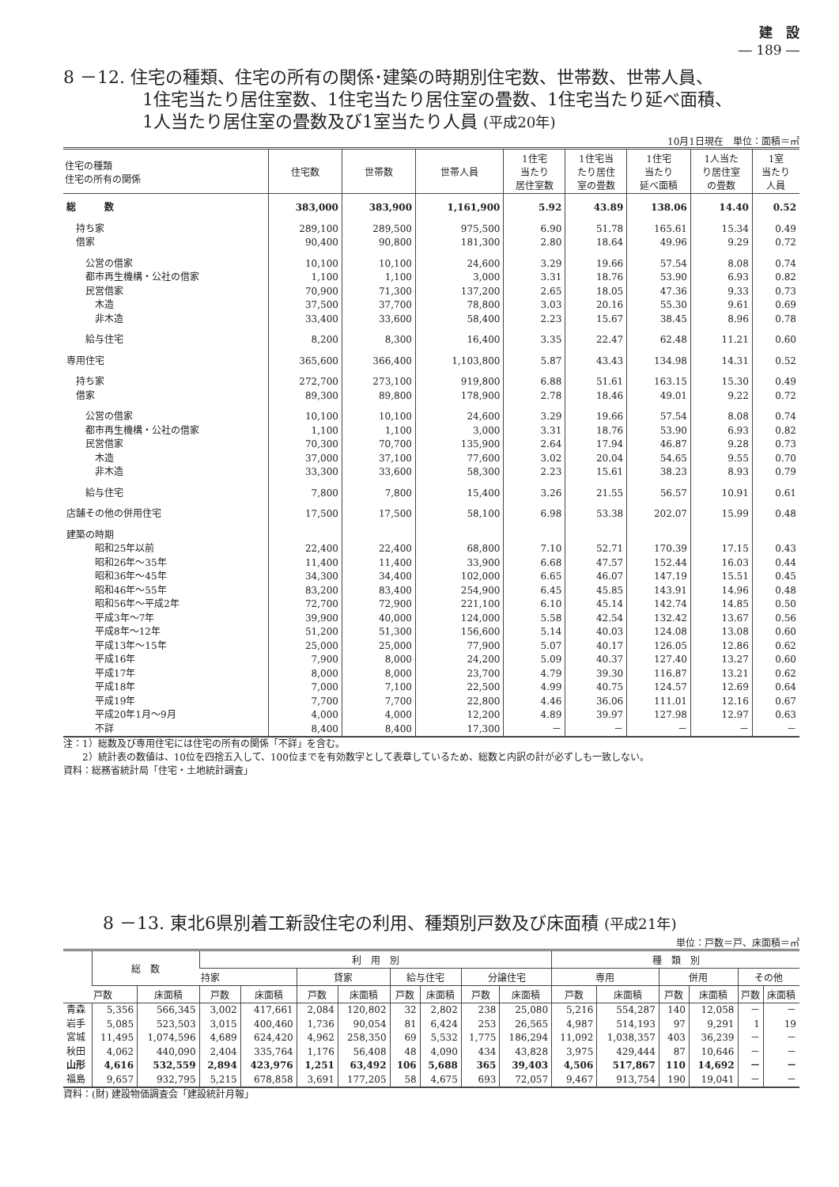建　設
― 189 ―
8 －12. 住宅の種類、住宅の所有の関係･建築の時期別住宅数、世帯数、世帯人員、
1住宅当たり居住室数、1住宅当たり居住室の畳数、1住宅当たり延べ面積、
1人当たり居住室の畳数及び1室当たり人員 (平成20年)
10月1日現在　単位：面積＝㎡
| 住宅の種類 住宅の所有の関係 | 住宅数 | 世帯数 | 世帯人員 | 1住宅 当たり 居住室数 | 1住宅当 たり居住 室の畳数 | 1住宅 当たり 延べ面積 | 1人当た り居住室 の畳数 | 1室 当たり 人員 |
| --- | --- | --- | --- | --- | --- | --- | --- | --- |
| 総 数 | 383,000 | 383,900 | 1,161,900 | 5.92 | 43.89 | 138.06 | 14.40 | 0.52 |
| 持ち家 | 289,100 | 289,500 | 975,500 | 6.90 | 51.78 | 165.61 | 15.34 | 0.49 |
| 借家 | 90,400 | 90,800 | 181,300 | 2.80 | 18.64 | 49.96 | 9.29 | 0.72 |
| 公営の借家 | 10,100 | 10,100 | 24,600 | 3.29 | 19.66 | 57.54 | 8.08 | 0.74 |
| 都市再生機構・公社の借家 | 1,100 | 1,100 | 3,000 | 3.31 | 18.76 | 53.90 | 6.93 | 0.82 |
| 民営借家 | 70,900 | 71,300 | 137,200 | 2.65 | 18.05 | 47.36 | 9.33 | 0.73 |
| 木造 | 37,500 | 37,700 | 78,800 | 3.03 | 20.16 | 55.30 | 9.61 | 0.69 |
| 非木造 | 33,400 | 33,600 | 58,400 | 2.23 | 15.67 | 38.45 | 8.96 | 0.78 |
| 給与住宅 | 8,200 | 8,300 | 16,400 | 3.35 | 22.47 | 62.48 | 11.21 | 0.60 |
| 専用住宅 | 365,600 | 366,400 | 1,103,800 | 5.87 | 43.43 | 134.98 | 14.31 | 0.52 |
| 持ち家 | 272,700 | 273,100 | 919,800 | 6.88 | 51.61 | 163.15 | 15.30 | 0.49 |
| 借家 | 89,300 | 89,800 | 178,900 | 2.78 | 18.46 | 49.01 | 9.22 | 0.72 |
| 公営の借家 | 10,100 | 10,100 | 24,600 | 3.29 | 19.66 | 57.54 | 8.08 | 0.74 |
| 都市再生機構・公社の借家 | 1,100 | 1,100 | 3,000 | 3.31 | 18.76 | 53.90 | 6.93 | 0.82 |
| 民営借家 | 70,300 | 70,700 | 135,900 | 2.64 | 17.94 | 46.87 | 9.28 | 0.73 |
| 木造 | 37,000 | 37,100 | 77,600 | 3.02 | 20.04 | 54.65 | 9.55 | 0.70 |
| 非木造 | 33,300 | 33,600 | 58,300 | 2.23 | 15.61 | 38.23 | 8.93 | 0.79 |
| 給与住宅 | 7,800 | 7,800 | 15,400 | 3.26 | 21.55 | 56.57 | 10.91 | 0.61 |
| 店舗その他の併用住宅 | 17,500 | 17,500 | 58,100 | 6.98 | 53.38 | 202.07 | 15.99 | 0.48 |
| 建築の時期 | | | | | | | | |
| 昭和25年以前 | 22,400 | 22,400 | 68,800 | 7.10 | 52.71 | 170.39 | 17.15 | 0.43 |
| 昭和26年～35年 | 11,400 | 11,400 | 33,900 | 6.68 | 47.57 | 152.44 | 16.03 | 0.44 |
| 昭和36年～45年 | 34,300 | 34,400 | 102,000 | 6.65 | 46.07 | 147.19 | 15.51 | 0.45 |
| 昭和46年～55年 | 83,200 | 83,400 | 254,900 | 6.45 | 45.85 | 143.91 | 14.96 | 0.48 |
| 昭和56年～平成2年 | 72,700 | 72,900 | 221,100 | 6.10 | 45.14 | 142.74 | 14.85 | 0.50 |
| 平成3年～7年 | 39,900 | 40,000 | 124,000 | 5.58 | 42.54 | 132.42 | 13.67 | 0.56 |
| 平成8年～12年 | 51,200 | 51,300 | 156,600 | 5.14 | 40.03 | 124.08 | 13.08 | 0.60 |
| 平成13年～15年 | 25,000 | 25,000 | 77,900 | 5.07 | 40.17 | 126.05 | 12.86 | 0.62 |
| 平成16年 | 7,900 | 8,000 | 24,200 | 5.09 | 40.37 | 127.40 | 13.27 | 0.60 |
| 平成17年 | 8,000 | 8,000 | 23,700 | 4.79 | 39.30 | 116.87 | 13.21 | 0.62 |
| 平成18年 | 7,000 | 7,100 | 22,500 | 4.99 | 40.75 | 124.57 | 12.69 | 0.64 |
| 平成19年 | 7,700 | 7,700 | 22,800 | 4.46 | 36.06 | 111.01 | 12.16 | 0.67 |
| 平成20年1月～9月 | 4,000 | 4,000 | 12,200 | 4.89 | 39.97 | 127.98 | 12.97 | 0.63 |
| 不詳 | 8,400 | 8,400 | 17,300 | － | － | － | － | － |
注：1）総数及び専用住宅には住宅の所有の関係「不詳」を含む。
　　2）統計表の数値は、10位を四捨五入して、100位までを有効数字として表章しているため、総数と内訳の計が必ずしも一致しない。
資料：総務省統計局「住宅・土地統計調査」
8 －13. 東北6県別着工新設住宅の利用、種類別戸数及び床面積 (平成21年)
単位：戸数＝戸、床面積＝㎡
| | 総 数 | | 利 用 別 | | | | | | | | 種 類 別 | | | | | |
| --- | --- | --- | --- | --- | --- | --- | --- | --- | --- | --- | --- | --- | --- | --- | --- | --- |
| | | | 持家 | | 貸家 | | 給与住宅 | | 分譲住宅 | | 専用 | | 併用 | | その他 | |
| | 戸数 | 床面積 | 戸数 | 床面積 | 戸数 | 床面積 | 戸数 | 床面積 | 戸数 | 床面積 | 戸数 | 床面積 | 戸数 | 床面積 | 戸数 | 床面積 |
| 青森 | 5,356 | 566,345 | 3,002 | 417,661 | 2,084 | 120,802 | 32 | 2,802 | 238 | 25,080 | 5,216 | 554,287 | 140 | 12,058 | － | － |
| 岩手 | 5,085 | 523,503 | 3,015 | 400,460 | 1,736 | 90,054 | 81 | 6,424 | 253 | 26,565 | 4,987 | 514,193 | 97 | 9,291 | 1 | 19 |
| 宮城 | 11,495 | 1,074,596 | 4,689 | 624,420 | 4,962 | 258,350 | 69 | 5,532 | 1,775 | 186,294 | 11,092 | 1,038,357 | 403 | 36,239 | － | － |
| 秋田 | 4,062 | 440,090 | 2,404 | 335,764 | 1,176 | 56,408 | 48 | 4,090 | 434 | 43,828 | 3,975 | 429,444 | 87 | 10,646 | － | － |
| 山形 | 4,616 | 532,559 | 2,894 | 423,976 | 1,251 | 63,492 | 106 | 5,688 | 365 | 39,403 | 4,506 | 517,867 | 110 | 14,692 | － | － |
| 福島 | 9,657 | 932,795 | 5,215 | 678,858 | 3,691 | 177,205 | 58 | 4,675 | 693 | 72,057 | 9,467 | 913,754 | 190 | 19,041 | － | － |
資料：(財) 建設物価調査会「建設統計月報」